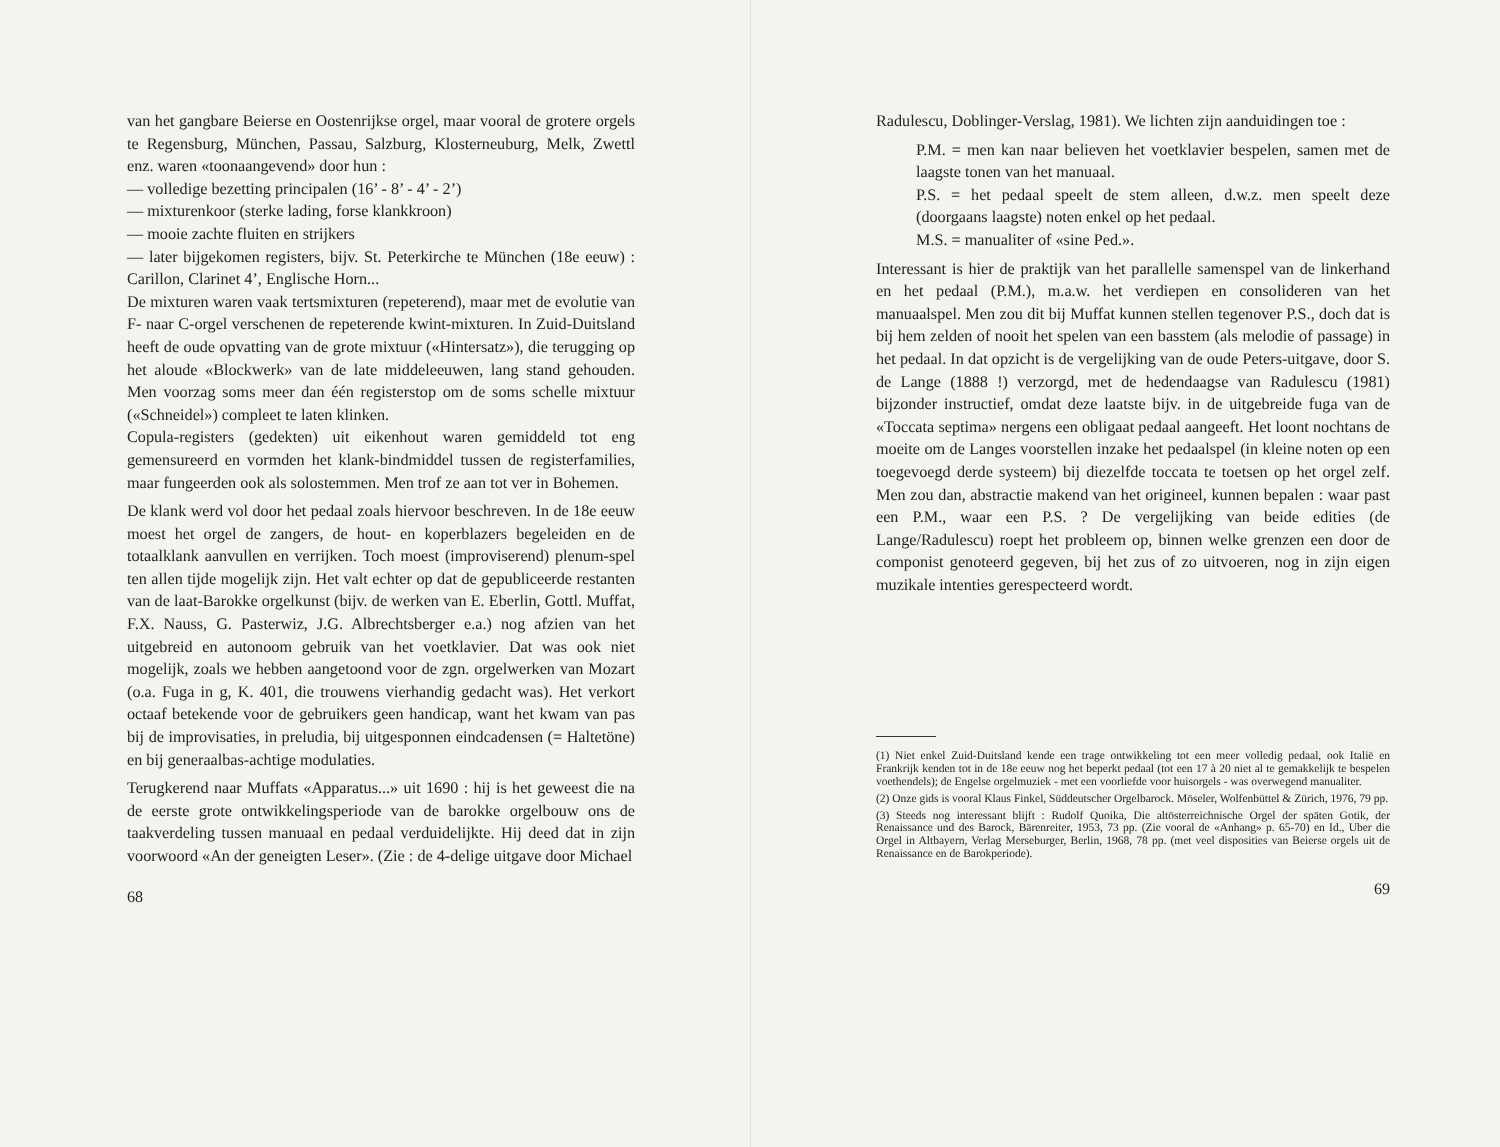van het gangbare Beierse en Oostenrijkse orgel, maar vooral de grotere orgels te Regensburg, München, Passau, Salzburg, Klosterneuburg, Melk, Zwettl enz. waren «toonaangevend» door hun :
— volledige bezetting principalen (16’ - 8’ - 4’ - 2’)
— mixturenkoor (sterke lading, forse klankkroon)
— mooie zachte fluiten en strijkers
— later bijgekomen registers, bijv. St. Peterkirche te München (18e eeuw) : Carillon, Clarinet 4’, Englische Horn...
De mixturen waren vaak tertsmixturen (repeterend), maar met de evolutie van F- naar C-orgel verschenen de repeterende kwint-mixturen. In Zuid-Duitsland heeft de oude opvatting van de grote mixtuur («Hintersatz»), die terugging op het aloude «Blockwerk» van de late middeleeuwen, lang stand gehouden. Men voorzag soms meer dan één registerstop om de soms schelle mixtuur («Schneidel») compleet te laten klinken.
Copula-registers (gedekten) uit eikenhout waren gemiddeld tot eng gemensureerd en vormden het klank-bindmiddel tussen de registerfamilies, maar fungeerden ook als solostemmen. Men trof ze aan tot ver in Bohemen.
De klank werd vol door het pedaal zoals hiervoor beschreven. In de 18e eeuw moest het orgel de zangers, de hout- en koperblazers begeleiden en de totaalklank aanvullen en verrijken. Toch moest (improviserend) plenum-spel ten allen tijde mogelijk zijn. Het valt echter op dat de gepubliceerde restanten van de laat-Barokke orgelkunst (bijv. de werken van E. Eberlin, Gottl. Muffat, F.X. Nauss, G. Pasterwiz, J.G. Albrechtsberger e.a.) nog afzien van het uitgebreid en autonoom gebruik van het voetklavier. Dat was ook niet mogelijk, zoals we hebben aangetoond voor de zgn. orgelwerken van Mozart (o.a. Fuga in g, K. 401, die trouwens vierhandig gedacht was). Het verkort octaaf betekende voor de gebruikers geen handicap, want het kwam van pas bij de improvisaties, in preludia, bij uitgesponnen eindcadensen (= Haltetöne) en bij generaalbas-achtige modulaties.
Terugkerend naar Muffats «Apparatus...» uit 1690 : hij is het geweest die na de eerste grote ontwikkelingsperiode van de barokke orgelbouw ons de taakverdeling tussen manuaal en pedaal verduidelijkte. Hij deed dat in zijn voorwoord «An der geneigten Leser». (Zie : de 4-delige uitgave door Michael
68
Radulescu, Doblinger-Verslag, 1981). We lichten zijn aanduidingen toe :
P.M. = men kan naar believen het voetklavier bespelen, samen met de laagste tonen van het manuaal.
P.S. = het pedaal speelt de stem alleen, d.w.z. men speelt deze (doorgaans laagste) noten enkel op het pedaal.
M.S. = manualiter of «sine Ped.».
Interessant is hier de praktijk van het parallelle samenspel van de linkerhand en het pedaal (P.M.), m.a.w. het verdiepen en consolideren van het manuaalspel. Men zou dit bij Muffat kunnen stellen tegenover P.S., doch dat is bij hem zelden of nooit het spelen van een basstem (als melodie of passage) in het pedaal. In dat opzicht is de vergelijking van de oude Peters-uitgave, door S. de Lange (1888 !) verzorgd, met de hedendaagse van Radulescu (1981) bijzonder instructief, omdat deze laatste bijv. in de uitgebreide fuga van de «Toccata septima» nergens een obligaat pedaal aangeeft. Het loont nochtans de moeite om de Langes voorstellen inzake het pedaalspel (in kleine noten op een toegevoegd derde systeem) bij diezelfde toccata te toetsen op het orgel zelf. Men zou dan, abstractie makend van het origineel, kunnen bepalen : waar past een P.M., waar een P.S. ? De vergelijking van beide edities (de Lange/Radulescu) roept het probleem op, binnen welke grenzen een door de componist genoteerd gegeven, bij het zus of zo uitvoeren, nog in zijn eigen muzikale intenties gerespecteerd wordt.
(1) Niet enkel Zuid-Duitsland kende een trage ontwikkeling tot een meer volledig pedaal, ook Italië en Frankrijk kenden tot in de 18e eeuw nog het beperkt pedaal (tot een 17 à 20 niet al te gemakkelijk te bespelen voethendels); de Engelse orgelmuziek - met een voorliefde voor huisorgels - was overwegend manualiter.
(2) Onze gids is vooral Klaus Finkel, Süddeutscher Orgelbarock. Möseler, Wolfenbüttel & Zürich, 1976, 79 pp.
(3) Steeds nog interessant blijft : Rudolf Quoika, Die altösterreichnische Orgel der späten Gotik, der Renaissance und des Barock, Bärenreiter, 1953, 73 pp. (Zie vooral de «Anhang» p. 65-70) en Id., Uber die Orgel in Altbayern, Verlag Merseburger, Berlin, 1968, 78 pp. (met veel disposities van Beierse orgels uit de Renaissance en de Barokperiode).
69